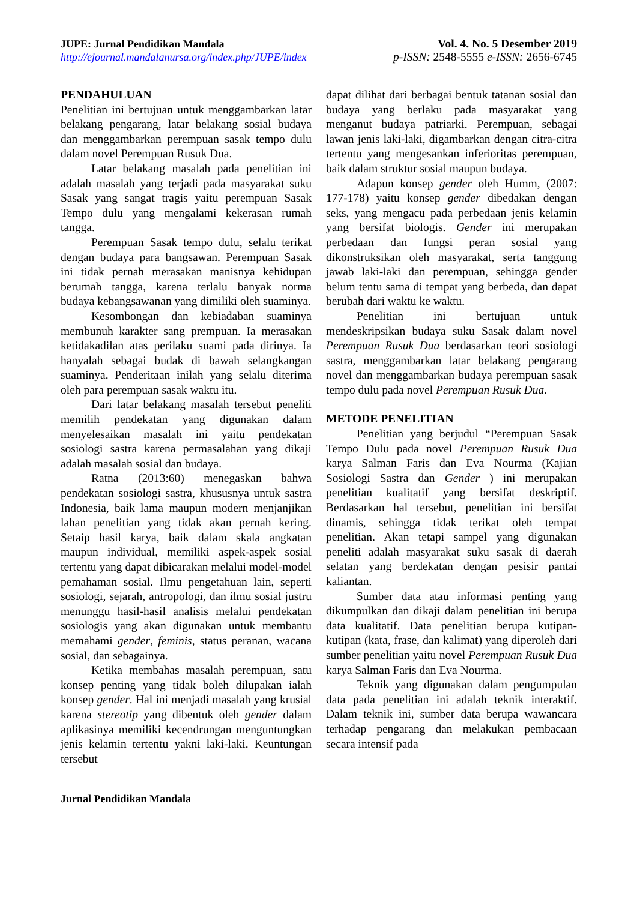JUPE: Jurnal Pendidikan Mandala
http://ejournal.mandalanursa.org/index.php/JUPE/index
Vol. 4. No. 5 Desember 2019
p-ISSN: 2548-5555 e-ISSN: 2656-6745
PENDAHULUAN
Penelitian ini bertujuan untuk menggambarkan latar belakang pengarang, latar belakang sosial budaya dan menggambarkan perempuan sasak tempo dulu dalam novel Perempuan Rusuk Dua.
Latar belakang masalah pada penelitian ini adalah masalah yang terjadi pada masyarakat suku Sasak yang sangat tragis yaitu perempuan Sasak Tempo dulu yang mengalami kekerasan rumah tangga.
Perempuan Sasak tempo dulu, selalu terikat dengan budaya para bangsawan. Perempuan Sasak ini tidak pernah merasakan manisnya kehidupan berumah tangga, karena terlalu banyak norma budaya kebangsawanan yang dimiliki oleh suaminya.
Kesombongan dan kebiadaban suaminya membunuh karakter sang prempuan. Ia merasakan ketidakadilan atas perilaku suami pada dirinya. Ia hanyalah sebagai budak di bawah selangkangan suaminya. Penderitaan inilah yang selalu diterima oleh para perempuan sasak waktu itu.
Dari latar belakang masalah tersebut peneliti memilih pendekatan yang digunakan dalam menyelesaikan masalah ini yaitu pendekatan sosiologi sastra karena permasalahan yang dikaji adalah masalah sosial dan budaya.
Ratna (2013:60) menegaskan bahwa pendekatan sosiologi sastra, khususnya untuk sastra Indonesia, baik lama maupun modern menjanjikan lahan penelitian yang tidak akan pernah kering. Setaip hasil karya, baik dalam skala angkatan maupun individual, memiliki aspek-aspek sosial tertentu yang dapat dibicarakan melalui model-model pemahaman sosial. Ilmu pengetahuan lain, seperti sosiologi, sejarah, antropologi, dan ilmu sosial justru menunggu hasil-hasil analisis melalui pendekatan sosiologis yang akan digunakan untuk membantu memahami gender, feminis, status peranan, wacana sosial, dan sebagainya.
Ketika membahas masalah perempuan, satu konsep penting yang tidak boleh dilupakan ialah konsep gender. Hal ini menjadi masalah yang krusial karena stereotip yang dibentuk oleh gender dalam aplikasinya memiliki kecendrungan menguntungkan jenis kelamin tertentu yakni laki-laki. Keuntungan tersebut
dapat dilihat dari berbagai bentuk tatanan sosial dan budaya yang berlaku pada masyarakat yang menganut budaya patriarki. Perempuan, sebagai lawan jenis laki-laki, digambarkan dengan citra-citra tertentu yang mengesankan inferioritas perempuan, baik dalam struktur sosial maupun budaya.
Adapun konsep gender oleh Humm, (2007: 177-178) yaitu konsep gender dibedakan dengan seks, yang mengacu pada perbedaan jenis kelamin yang bersifat biologis. Gender ini merupakan perbedaan dan fungsi peran sosial yang dikonstruksikan oleh masyarakat, serta tanggung jawab laki-laki dan perempuan, sehingga gender belum tentu sama di tempat yang berbeda, dan dapat berubah dari waktu ke waktu.
Penelitian ini bertujuan untuk mendeskripsikan budaya suku Sasak dalam novel Perempuan Rusuk Dua berdasarkan teori sosiologi sastra, menggambarkan latar belakang pengarang novel dan menggambarkan budaya perempuan sasak tempo dulu pada novel Perempuan Rusuk Dua.
METODE PENELITIAN
Penelitian yang berjudul “Perempuan Sasak Tempo Dulu pada novel Perempuan Rusuk Dua karya Salman Faris dan Eva Nourma (Kajian Sosiologi Sastra dan Gender ) ini merupakan penelitian kualitatif yang bersifat deskriptif. Berdasarkan hal tersebut, penelitian ini bersifat dinamis, sehingga tidak terikat oleh tempat penelitian. Akan tetapi sampel yang digunakan peneliti adalah masyarakat suku sasak di daerah selatan yang berdekatan dengan pesisir pantai kaliantan.
Sumber data atau informasi penting yang dikumpulkan dan dikaji dalam penelitian ini berupa data kualitatif. Data penelitian berupa kutipan-kutipan (kata, frase, dan kalimat) yang diperoleh dari sumber penelitian yaitu novel Perempuan Rusuk Dua karya Salman Faris dan Eva Nourma.
Teknik yang digunakan dalam pengumpulan data pada penelitian ini adalah teknik interaktif. Dalam teknik ini, sumber data berupa wawancara terhadap pengarang dan melakukan pembacaan secara intensif pada
Jurnal Pendidikan Mandala